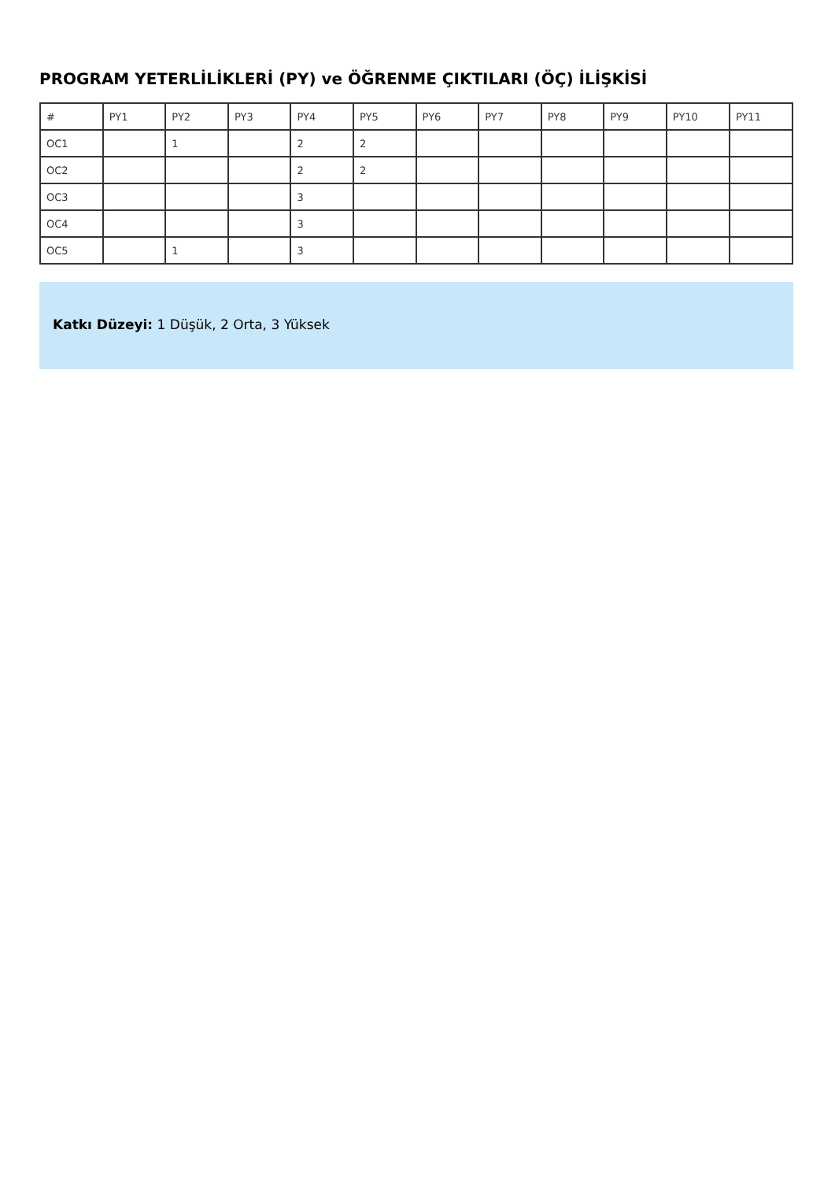PROGRAM YETERLİLİKLERİ (PY) ve ÖĞRENME ÇIKTILARI (ÖÇ) İLİŞKİSİ
| # | PY1 | PY2 | PY3 | PY4 | PY5 | PY6 | PY7 | PY8 | PY9 | PY10 | PY11 |
| --- | --- | --- | --- | --- | --- | --- | --- | --- | --- | --- | --- |
| OC1 | | 1 | | 2 | 2 | | | | | | |
| OC2 | | | | 2 | 2 | | | | | | |
| OC3 | | | | 3 | | | | | | | |
| OC4 | | | | 3 | | | | | | | |
| OC5 | | 1 | | 3 | | | | | | | |
Katkı Düzeyi: 1 Düşük, 2 Orta, 3 Yüksek